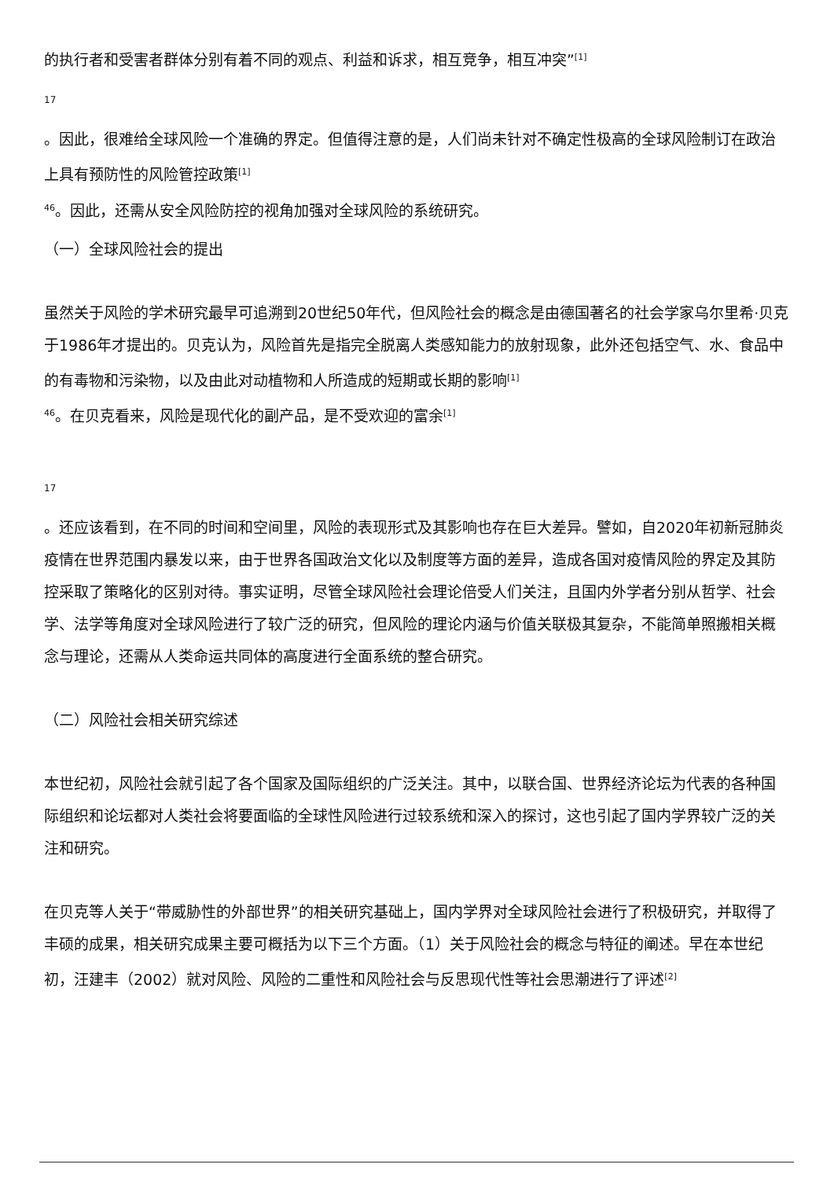的执行者和受害者群体分别有着不同的观点、利益和诉求，相互竞争，相互冲突”<sup>[1]</sup>
17
。因此，很难给全球风险一个准确的界定。但值得注意的是，人们尚未针对不确定性极高的全球风险制订在政治上具有预防性的风险管控政策<sup>[1]</sup>
<sup>46</sup>。因此，还需从安全风险防控的视角加强对全球风险的系统研究。
（一）全球风险社会的提出
虽然关于风险的学术研究最早可追溯到20世纪50年代，但风险社会的概念是由德国著名的社会学家乌尔里希·贝克于1986年才提出的。贝克认为，风险首先是指完全脱离人类感知能力的放射现象，此外还包括空气、水、食品中的有毒物和污染物，以及由此对动植物和人所造成的短期或长期的影响<sup>[1]</sup>
<sup>46</sup>。在贝克看来，风险是现代化的副产品，是不受欢迎的富余<sup>[1]</sup>
17
。还应该看到，在不同的时间和空间里，风险的表现形式及其影响也存在巨大差异。譬如，自2020年初新冠肺炎疫情在世界范围内暴发以来，由于世界各国政治文化以及制度等方面的差异，造成各国对疫情风险的界定及其防控采取了策略化的区别对待。事实证明，尽管全球风险社会理论倍受人们关注，且国内外学者分别从哲学、社会学、法学等角度对全球风险进行了较广泛的研究，但风险的理论内涵与价值关联极其复杂，不能简单照搬相关概念与理论，还需从人类命运共同体的高度进行全面系统的整合研究。
（二）风险社会相关研究综述
本世纪初，风险社会就引起了各个国家及国际组织的广泛关注。其中，以联合国、世界经济论坛为代表的各种国际组织和论坛都对人类社会将要面临的全球性风险进行过较系统和深入的探讨，这也引起了国内学界较广泛的关注和研究。
在贝克等人关于“带威胁性的外部世界”的相关研究基础上，国内学界对全球风险社会进行了积极研究，并取得了丰硕的成果，相关研究成果主要可概括为以下三个方面。（1）关于风险社会的概念与特征的阐述。早在本世纪初，汪建丰（2002）就对风险、风险的二重性和风险社会与反思现代性等社会思潮进行了评述<sup>[2]</sup>